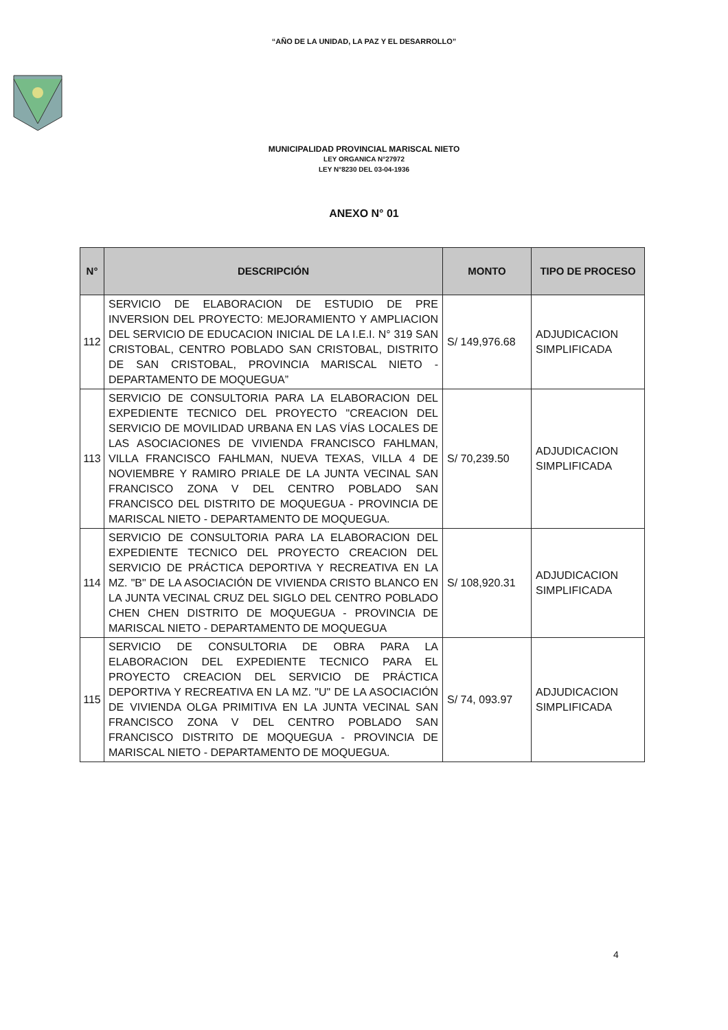“AÑO DE LA UNIDAD, LA PAZ Y EL DESARROLLO”
MUNICIPALIDAD PROVINCIAL MARISCAL NIETO
LEY ORGANICA N°27972
LEY N°8230 DEL 03-04-1936
ANEXO N° 01
| N° | DESCRIPCIÓN | MONTO | TIPO DE PROCESO |
| --- | --- | --- | --- |
| 112 | SERVICIO DE ELABORACION DE ESTUDIO DE PRE INVERSION DEL PROYECTO: MEJORAMIENTO Y AMPLIACION DEL SERVICIO DE EDUCACION INICIAL DE LA I.E.I. N° 319 SAN CRISTOBAL, CENTRO POBLADO SAN CRISTOBAL, DISTRITO DE SAN CRISTOBAL, PROVINCIA MARISCAL NIETO - DEPARTAMENTO DE MOQUEGUA” | S/ 149,976.68 | ADJUDICACION SIMPLIFICADA |
| 113 | SERVICIO DE CONSULTORIA PARA LA ELABORACION DEL EXPEDIENTE TECNICO DEL PROYECTO "CREACION DEL SERVICIO DE MOVILIDAD URBANA EN LAS VÍAS LOCALES DE LAS ASOCIACIONES DE VIVIENDA FRANCISCO FAHLMAN, VILLA FRANCISCO FAHLMAN, NUEVA TEXAS, VILLA 4 DE NOVIEMBRE Y RAMIRO PRIALE DE LA JUNTA VECINAL SAN FRANCISCO ZONA V DEL CENTRO POBLADO SAN FRANCISCO DEL DISTRITO DE MOQUEGUA - PROVINCIA DE MARISCAL NIETO - DEPARTAMENTO DE MOQUEGUA. | S/ 70,239.50 | ADJUDICACION SIMPLIFICADA |
| 114 | SERVICIO DE CONSULTORIA PARA LA ELABORACION DEL EXPEDIENTE TECNICO DEL PROYECTO CREACION DEL SERVICIO DE PRÁCTICA DEPORTIVA Y RECREATIVA EN LA MZ. "B" DE LA ASOCIACIÓN DE VIVIENDA CRISTO BLANCO EN LA JUNTA VECINAL CRUZ DEL SIGLO DEL CENTRO POBLADO CHEN CHEN DISTRITO DE MOQUEGUA - PROVINCIA DE MARISCAL NIETO - DEPARTAMENTO DE MOQUEGUA | S/ 108,920.31 | ADJUDICACION SIMPLIFICADA |
| 115 | SERVICIO DE CONSULTORIA DE OBRA PARA LA ELABORACION DEL EXPEDIENTE TECNICO PARA EL PROYECTO CREACION DEL SERVICIO DE PRÁCTICA DEPORTIVA Y RECREATIVA EN LA MZ. "U" DE LA ASOCIACIÓN DE VIVIENDA OLGA PRIMITIVA EN LA JUNTA VECINAL SAN FRANCISCO ZONA V DEL CENTRO POBLADO SAN FRANCISCO DISTRITO DE MOQUEGUA - PROVINCIA DE MARISCAL NIETO - DEPARTAMENTO DE MOQUEGUA. | S/ 74, 093.97 | ADJUDICACION SIMPLIFICADA |
4